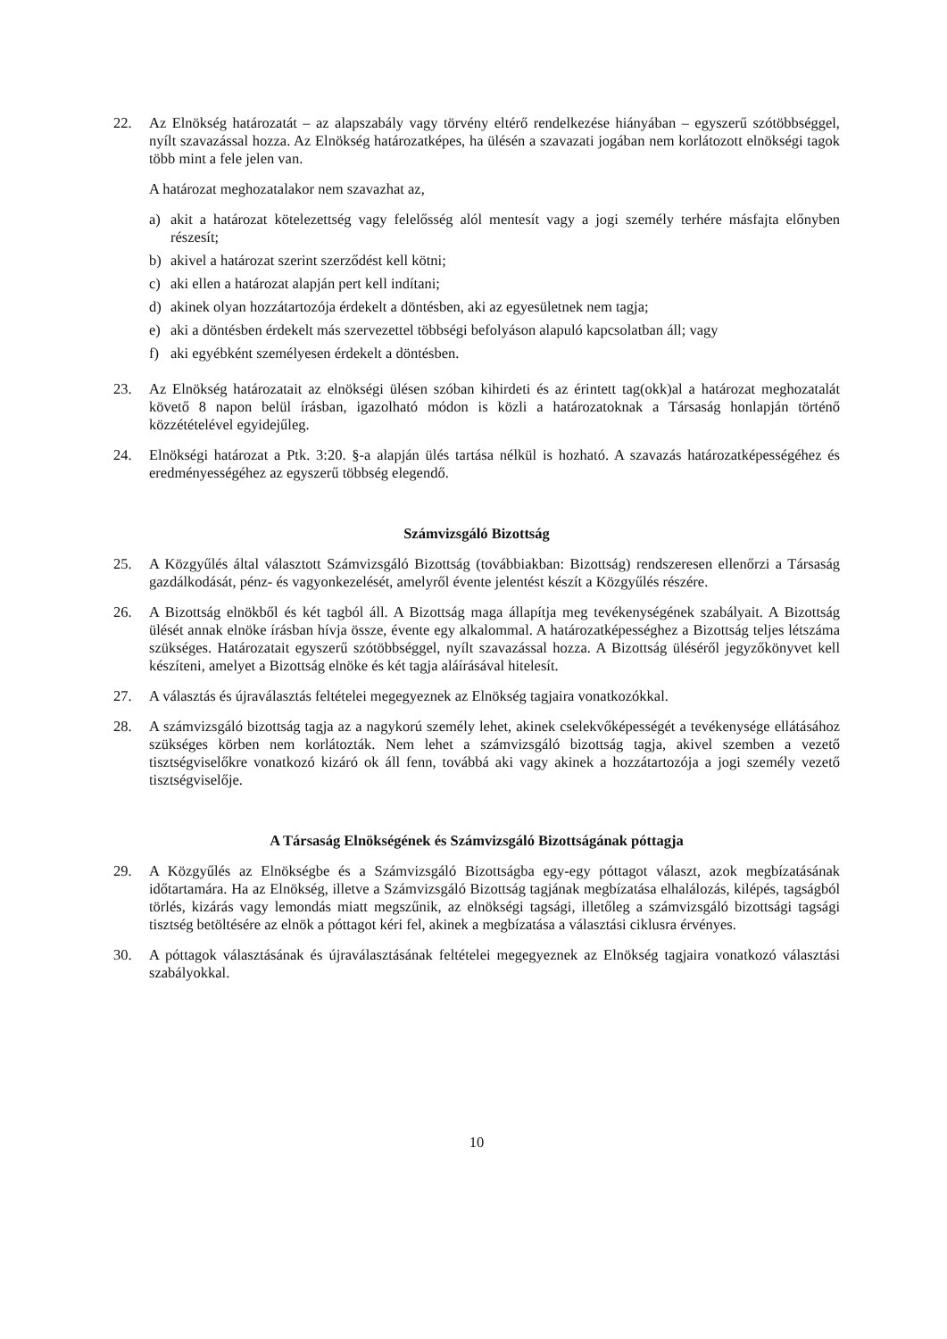22. Az Elnökség határozatát – az alapszabály vagy törvény eltérő rendelkezése hiányában – egyszerű szótöbbséggel, nyílt szavazással hozza. Az Elnökség határozatképes, ha ülésén a szavazati jogában nem korlátozott elnökségi tagok több mint a fele jelen van.
A határozat meghozatalakor nem szavazhat az,
a) akit a határozat kötelezettség vagy felelősség alól mentesít vagy a jogi személy terhére másfajta előnyben részesít;
b) akivel a határozat szerint szerződést kell kötni;
c) aki ellen a határozat alapján pert kell indítani;
d) akinek olyan hozzátartozója érdekelt a döntésben, aki az egyesületnek nem tagja;
e) aki a döntésben érdekelt más szervezettel többségi befolyáson alapuló kapcsolatban áll; vagy
f) aki egyébként személyesen érdekelt a döntésben.
23. Az Elnökség határozatait az elnökségi ülésen szóban kihirdeti és az érintett tag(okk)al a határozat meghozatalát követő 8 napon belül írásban, igazolható módon is közli a határozatoknak a Társaság honlapján történő közzétételével egyidejűleg.
24. Elnökségi határozat a Ptk. 3:20. §-a alapján ülés tartása nélkül is hozható. A szavazás határozatképességéhez és eredményességéhez az egyszerű többség elegendő.
Számvizsgáló Bizottság
25. A Közgyűlés által választott Számvizsgáló Bizottság (továbbiakban: Bizottság) rendszeresen ellenőrzi a Társaság gazdálkodását, pénz- és vagyonkezelését, amelyről évente jelentést készít a Közgyűlés részére.
26. A Bizottság elnökből és két tagból áll. A Bizottság maga állapítja meg tevékenységének szabályait. A Bizottság ülését annak elnöke írásban hívja össze, évente egy alkalommal. A határozatképességhez a Bizottság teljes létszáma szükséges. Határozatait egyszerű szótöbbséggel, nyílt szavazással hozza. A Bizottság üléséről jegyzőkönyvet kell készíteni, amelyet a Bizottság elnöke és két tagja aláírásával hitelesít.
27. A választás és újraválasztás feltételei megegyeznek az Elnökség tagjaira vonatkozókkal.
28. A számvizsgáló bizottság tagja az a nagykorú személy lehet, akinek cselekvőképességét a tevékenysége ellátásához szükséges körben nem korlátozták. Nem lehet a számvizsgáló bizottság tagja, akivel szemben a vezető tisztségviselőkre vonatkozó kizáró ok áll fenn, továbbá aki vagy akinek a hozzátartozója a jogi személy vezető tisztségviselője.
A Társaság Elnökségének és Számvizsgáló Bizottságának póttagja
29. A Közgyűlés az Elnökségbe és a Számvizsgáló Bizottságba egy-egy póttagot választ, azok megbízatásának időtartamára. Ha az Elnökség, illetve a Számvizsgáló Bizottság tagjának megbízatása elhalálozás, kilépés, tagságból törlés, kizárás vagy lemondás miatt megszűnik, az elnökségi tagsági, illetőleg a számvizsgáló bizottsági tagsági tisztség betöltésére az elnök a póttagot kéri fel, akinek a megbízatása a választási ciklusra érvényes.
30. A póttagok választásának és újraválasztásának feltételei megegyeznek az Elnökség tagjaira vonatkozó választási szabályokkal.
10